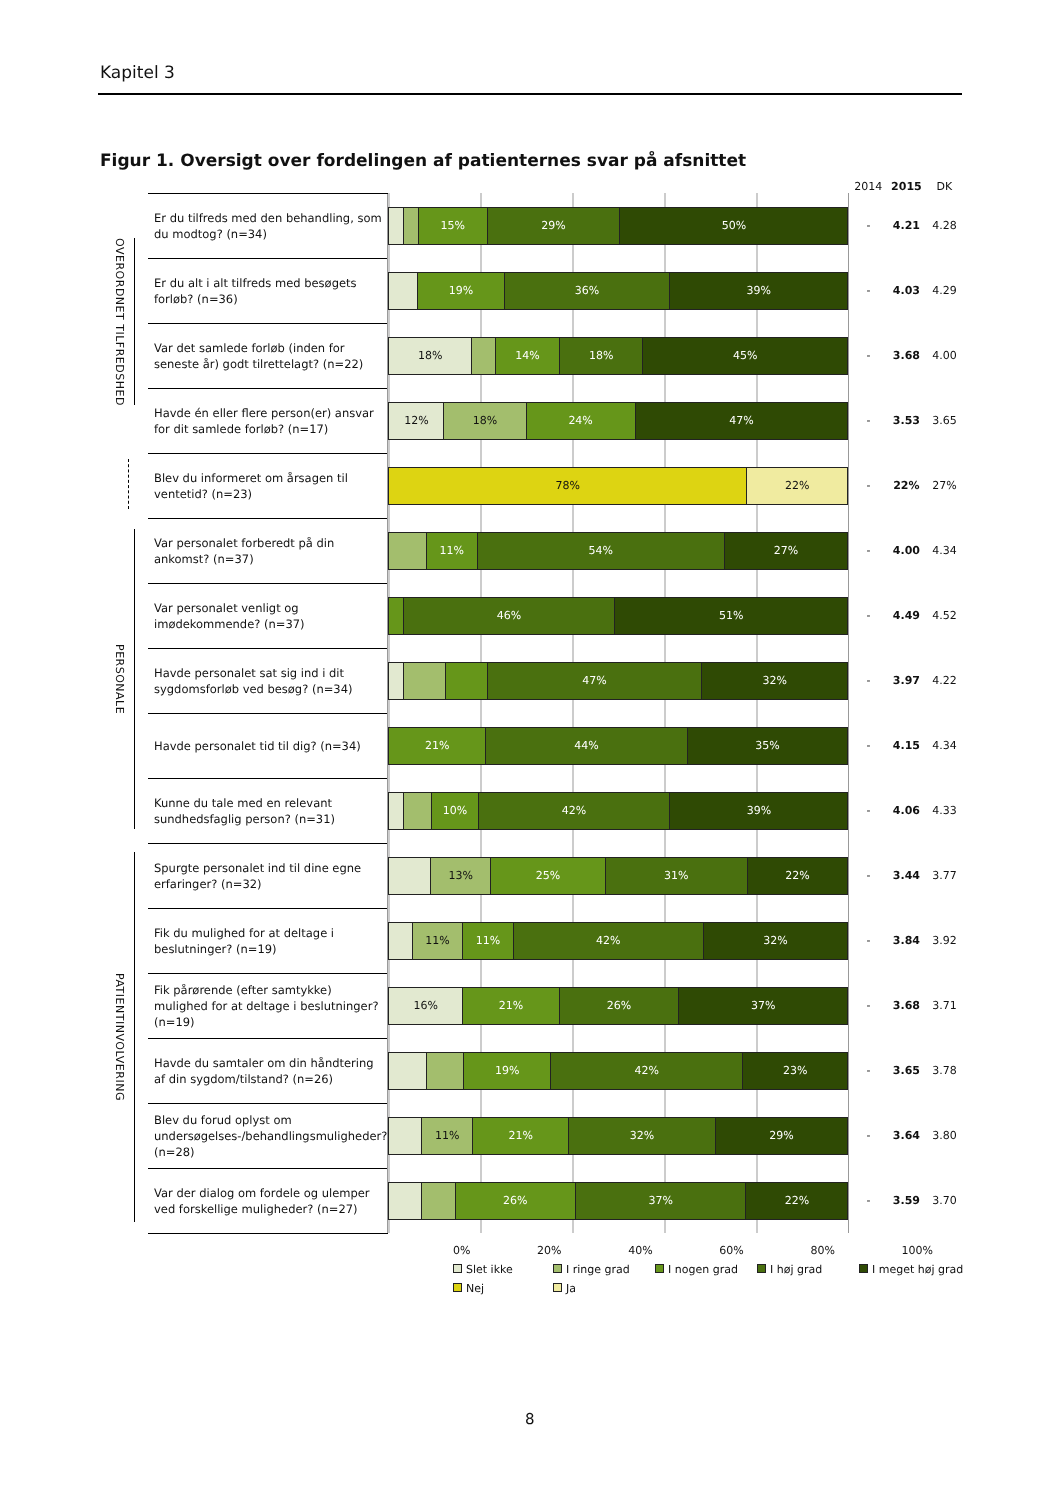Kapitel 3
Figur 1. Oversigt over fordelingen af patienternes svar på afsnittet
| | | | 2014 | 2015 | DK |
| OVERORDNET TILFREDSHED | Er du tilfreds med den behandling, som du modtog? (n=34) | 15% 29% 50% | - | 4.21 | 4.28 |
| | Er du alt i alt tilfreds med besøgets forløb? (n=36) | 19% 36% 39% | - | 4.03 | 4.29 |
| | Var det samlede forløb (inden for seneste år) godt tilrettelagt? (n=22) | 18% 14% 18% 45% | - | 3.68 | 4.00 |
| | Havde én eller flere person(er) ansvar for dit samlede forløb? (n=17) | 12% 18% 24% 47% | - | 3.53 | 3.65 |
| | Blev du informeret om årsagen til ventetid? (n=23) | 78% 22% | - | 22% | 27% |
| PERSONALE | Var personalet forberedt på din ankomst? (n=37) | 11% 54% 27% | - | 4.00 | 4.34 |
| | Var personalet venligt og imødekommende? (n=37) | 46% 51% | - | 4.49 | 4.52 |
| | Havde personalet sat sig ind i dit sygdomsforløb ved besøg? (n=34) | 47% 32% | - | 3.97 | 4.22 |
| | Havde personalet tid til dig? (n=34) | 21% 44% 35% | - | 4.15 | 4.34 |
| | Kunne du tale med en relevant sundhedsfaglig person? (n=31) | 10% 42% 39% | - | 4.06 | 4.33 |
| PATIENTINVOLVERING | Spurgte personalet ind til dine egne erfaringer? (n=32) | 13% 25% 31% 22% | - | 3.44 | 3.77 |
| | Fik du mulighed for at deltage i beslutninger? (n=19) | 11% 11% 42% 32% | - | 3.84 | 3.92 |
| | Fik pårørende (efter samtykke) mulighed for at deltage i beslutninger? (n=19) | 16% 21% 26% 37% | - | 3.68 | 3.71 |
| | Havde du samtaler om din håndtering af din sygdom/tilstand? (n=26) | 19% 42% 23% | - | 3.65 | 3.78 |
| | Blev du forud oplyst om undersøgelses-/behandlingsmuligheder? (n=28) | 11% 21% 32% 29% | - | 3.64 | 3.80 |
| | Var der dialog om fordele og ulemper ved forskellige muligheder? (n=27) | 26% 37% 22% | - | 3.59 | 3.70 |
0% 20% 40% 60% 80% 100%
Slet ikke I ringe grad I nogen grad I høj grad I meget høj grad Nej Ja
8